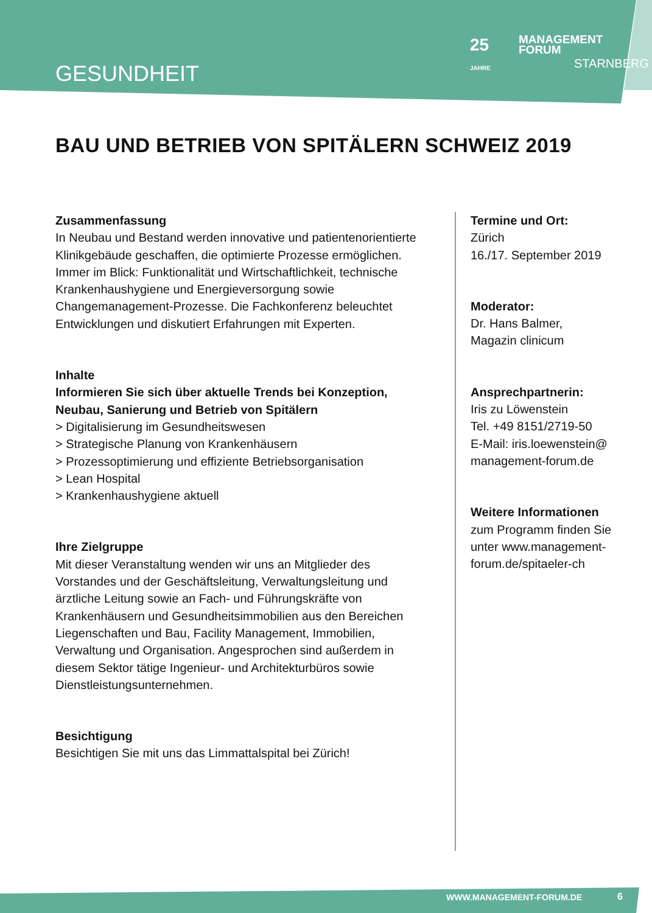GESUNDHEIT
25
JAHRE
MANAGEMENT
FORUM
STARNBERG
BAU UND BETRIEB VON SPITÄLERN SCHWEIZ 2019
Zusammenfassung
In Neubau und Bestand werden innovative und patientenorientierte Klinikgebäude geschaffen, die optimierte Prozesse ermöglichen. Immer im Blick: Funktionalität und Wirtschaftlichkeit, technische Krankenhaushygiene und Energieversorgung sowie Changemanagement-Prozesse. Die Fachkonferenz beleuchtet Entwicklungen und diskutiert Erfahrungen mit Experten.
Inhalte
Informieren Sie sich über aktuelle Trends bei Konzeption, Neubau, Sanierung und Betrieb von Spitälern
> Digitalisierung im Gesundheitswesen
> Strategische Planung von Krankenhäusern
> Prozessoptimierung und effiziente Betriebsorganisation
> Lean Hospital
> Krankenhaushygiene aktuell
Ihre Zielgruppe
Mit dieser Veranstaltung wenden wir uns an Mitglieder des Vorstandes und der Geschäftsleitung, Verwaltungsleitung und ärztliche Leitung sowie an Fach- und Führungskräfte von Krankenhäusern und Gesundheitsimmobilien aus den Bereichen Liegenschaften und Bau, Facility Management, Immobilien, Verwaltung und Organisation. Angesprochen sind außerdem in diesem Sektor tätige Ingenieur- und Architekturbüros sowie Dienstleistungsunternehmen.
Besichtigung
Besichtigen Sie mit uns das Limmattalspital bei Zürich!
Termine und Ort:
Zürich
16./17. September 2019
Moderator:
Dr. Hans Balmer,
Magazin clinicum
Ansprechpartnerin:
Iris zu Löwenstein
Tel. +49 8151/2719-50
E-Mail: iris.loewenstein@
management-forum.de
Weitere Informationen
zum Programm finden Sie
unter www.management-
forum.de/spitaeler-ch
WWW.MANAGEMENT-FORUM.DE 6